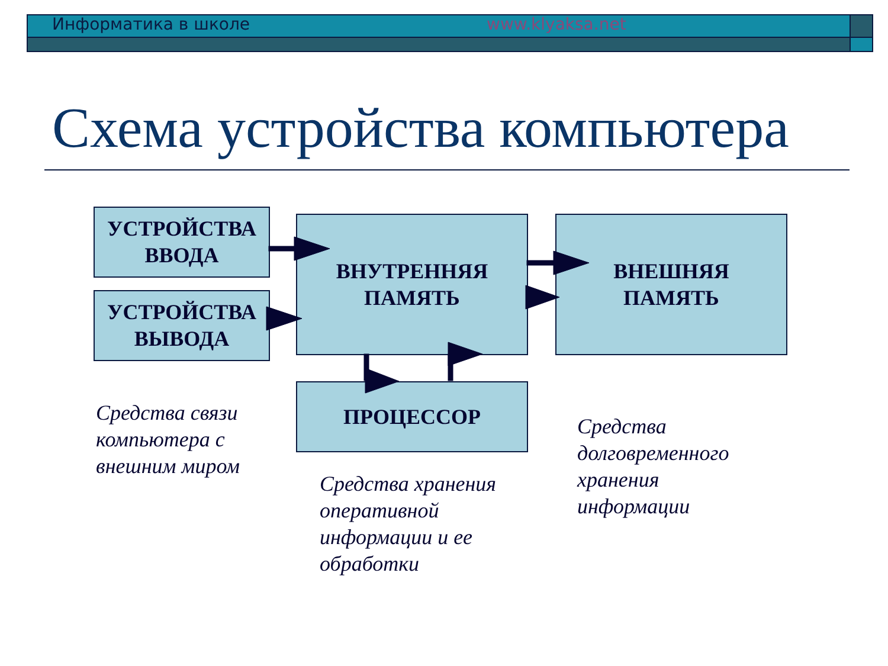Информатика в школе www.klyaksa.net
Схема устройства компьютера
УСТРОЙСТВА
ВВОДА
УСТРОЙСТВА
ВЫВОДА
ВНУТРЕННЯЯ
ПАМЯТЬ
ВНЕШНЯЯ
ПАМЯТЬ
ПРОЦЕССОР
Средства связи
компьютера с
внешним миром
Средства хранения
оперативной
информации и ее
обработки
Средства
долговременного
хранения
информации